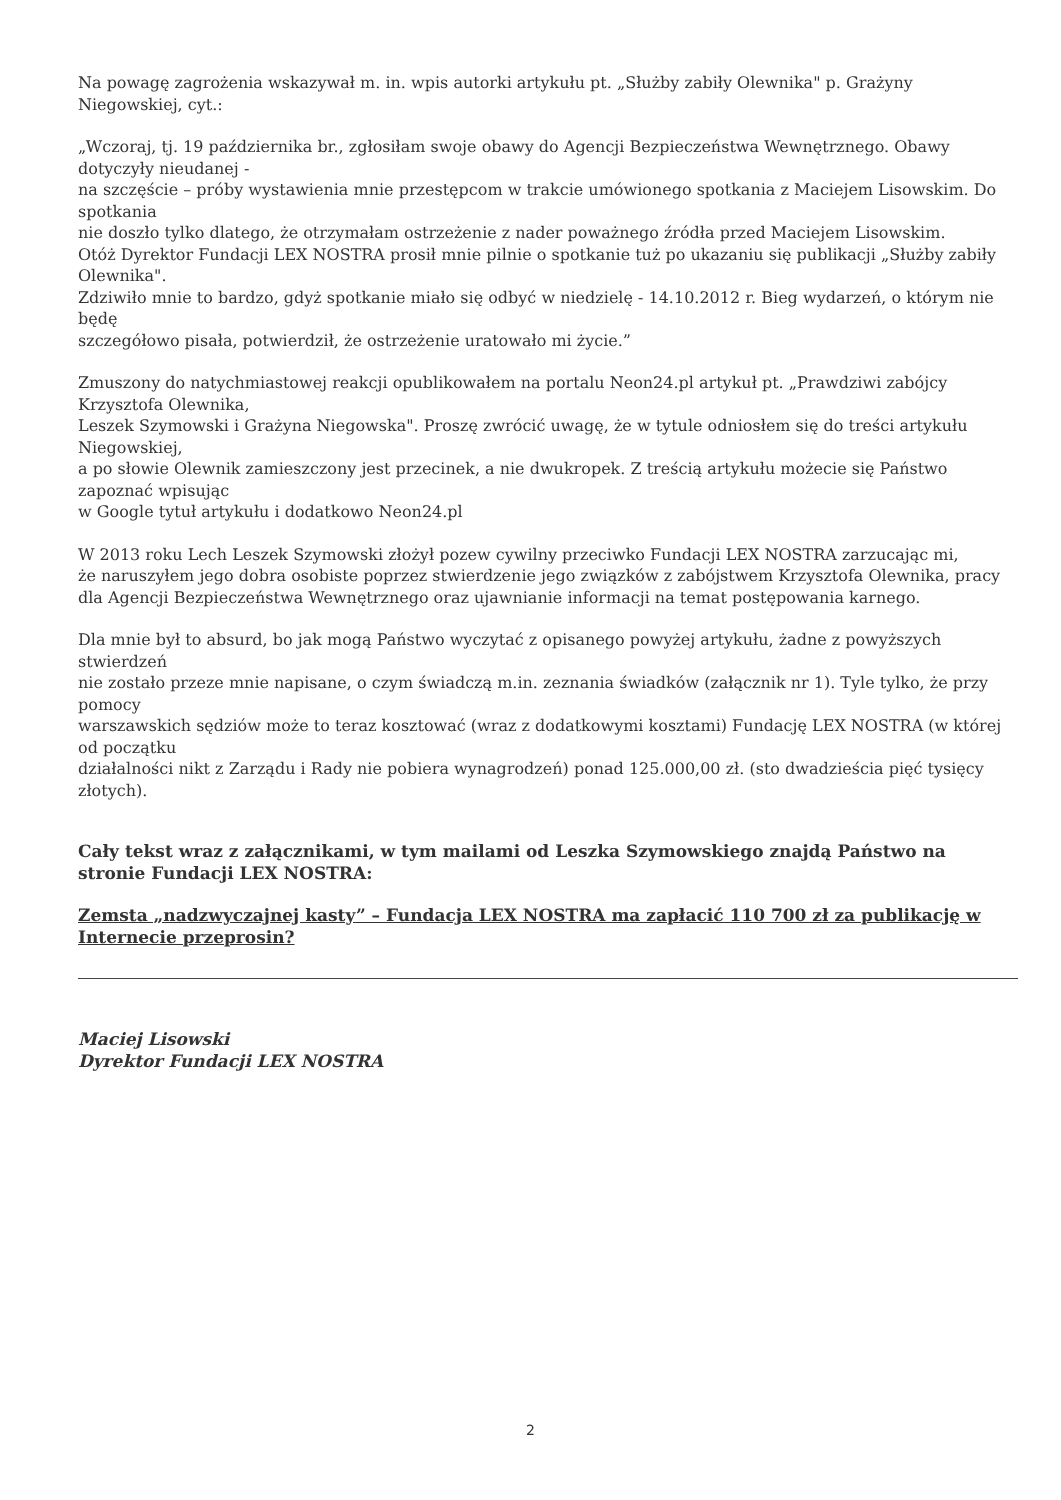Na powagę zagrożenia wskazywał m. in. wpis autorki artykułu pt. „Służby zabiły Olewnika" p. Grażyny Niegowskiej, cyt.:
„Wczoraj, tj. 19 października br., zgłosiłam swoje obawy do Agencji Bezpieczeństwa Wewnętrznego. Obawy dotyczyły nieudanej -
na szczęście – próby wystawienia mnie przestępcom w trakcie umówionego spotkania z Maciejem Lisowskim. Do spotkania
nie doszło tylko dlatego, że otrzymałam ostrzeżenie z nader poważnego źródła przed Maciejem Lisowskim.
Otóż Dyrektor Fundacji LEX NOSTRA prosił mnie pilnie o spotkanie tuż po ukazaniu się publikacji „Służby zabiły Olewnika".
Zdziwiło mnie to bardzo, gdyż spotkanie miało się odbyć w niedzielę - 14.10.2012 r. Bieg wydarzeń, o którym nie będę
szczegółowo pisała, potwierdził, że ostrzeżenie uratowało mi życie.”
Zmuszony do natychmiastowej reakcji opublikowałem na portalu Neon24.pl artykuł pt. „Prawdziwi zabójcy Krzysztofa Olewnika,
Leszek Szymowski i Grażyna Niegowska". Proszę zwrócić uwagę, że w tytule odniosłem się do treści artykułu Niegowskiej,
a po słowie Olewnik zamieszczony jest przecinek, a nie dwukropek. Z treścią artykułu możecie się Państwo zapoznać wpisując
w Google tytuł artykułu i dodatkowo Neon24.pl
W 2013 roku Lech Leszek Szymowski złożył pozew cywilny przeciwko Fundacji LEX NOSTRA zarzucając mi,
że naruszyłem jego dobra osobiste poprzez stwierdzenie jego związków z zabójstwem Krzysztofa Olewnika, pracy
dla Agencji Bezpieczeństwa Wewnętrznego oraz ujawnianie informacji na temat postępowania karnego.
Dla mnie był to absurd, bo jak mogą Państwo wyczytać z opisanego powyżej artykułu, żadne z powyższych stwierdzeń
nie zostało przeze mnie napisane, o czym świadczą m.in. zeznania świadków (załącznik nr 1). Tyle tylko, że przy pomocy
warszawskich sędziów może to teraz kosztować (wraz z dodatkowymi kosztami) Fundację LEX NOSTRA (w której od początku
działalności nikt z Zarządu i Rady nie pobiera wynagrodzeń) ponad 125.000,00 zł. (sto dwadzieścia pięć tysięcy złotych).
Cały tekst wraz z załącznikami, w tym mailami od Leszka Szymowskiego znajdą Państwo na stronie Fundacji LEX NOSTRA:
Zemsta „nadzwyczajnej kasty” – Fundacja LEX NOSTRA ma zapłacić 110 700 zł za publikację w Internecie przeprosin?
Maciej Lisowski
Dyrektor Fundacji LEX NOSTRA
2